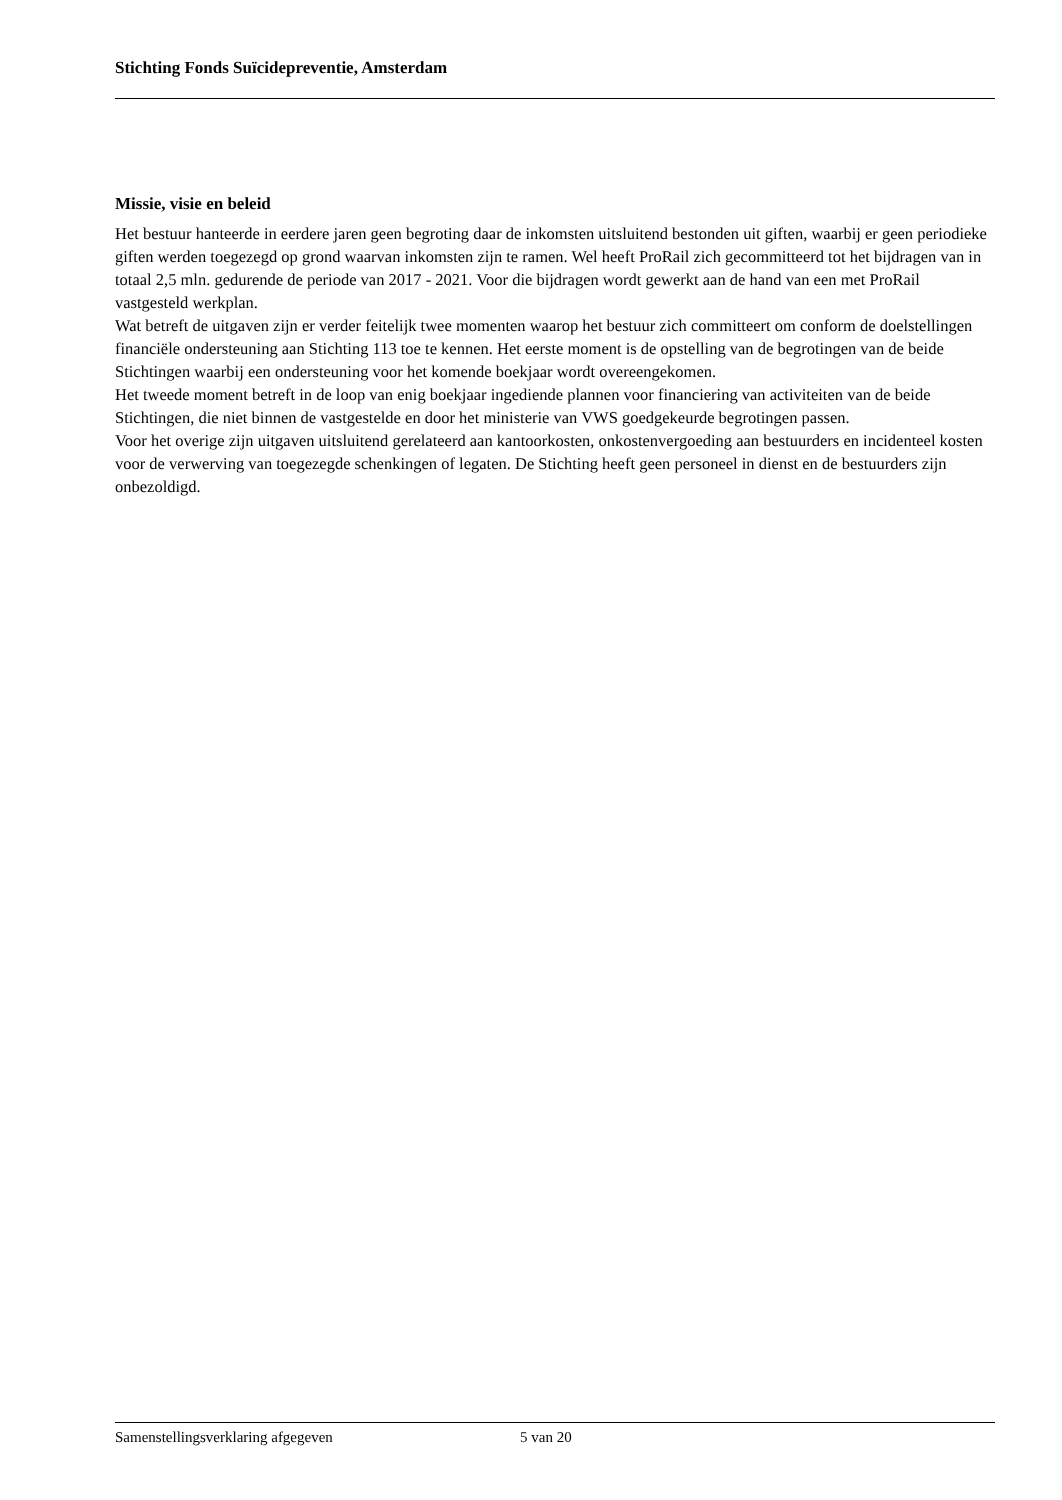Stichting Fonds Suïcidepreventie, Amsterdam
Missie, visie en beleid
Het bestuur hanteerde in eerdere jaren geen begroting daar de inkomsten uitsluitend bestonden uit giften, waarbij er geen periodieke giften werden toegezegd op grond waarvan inkomsten zijn te ramen. Wel heeft ProRail zich gecommitteerd tot het bijdragen van in totaal 2,5 mln. gedurende de periode van 2017 - 2021. Voor die bijdragen wordt gewerkt aan de hand van een met ProRail vastgesteld werkplan.
Wat betreft de uitgaven zijn er verder feitelijk twee momenten waarop het bestuur zich committeert om conform de doelstellingen financiële ondersteuning aan Stichting 113 toe te kennen. Het eerste moment is de opstelling van de begrotingen van de beide Stichtingen waarbij een ondersteuning voor het komende boekjaar wordt overeengekomen.
Het tweede moment betreft in de loop van enig boekjaar ingediende plannen voor financiering van activiteiten van de beide Stichtingen, die niet binnen de vastgestelde en door het ministerie van VWS goedgekeurde begrotingen passen.
Voor het overige zijn uitgaven uitsluitend gerelateerd aan kantoorkosten, onkostenvergoeding aan bestuurders en incidenteel kosten voor de verwerving van toegezegde schenkingen of legaten. De Stichting heeft geen personeel in dienst en de bestuurders zijn onbezoldigd.
Samenstellingsverklaring afgegeven 5 van 20